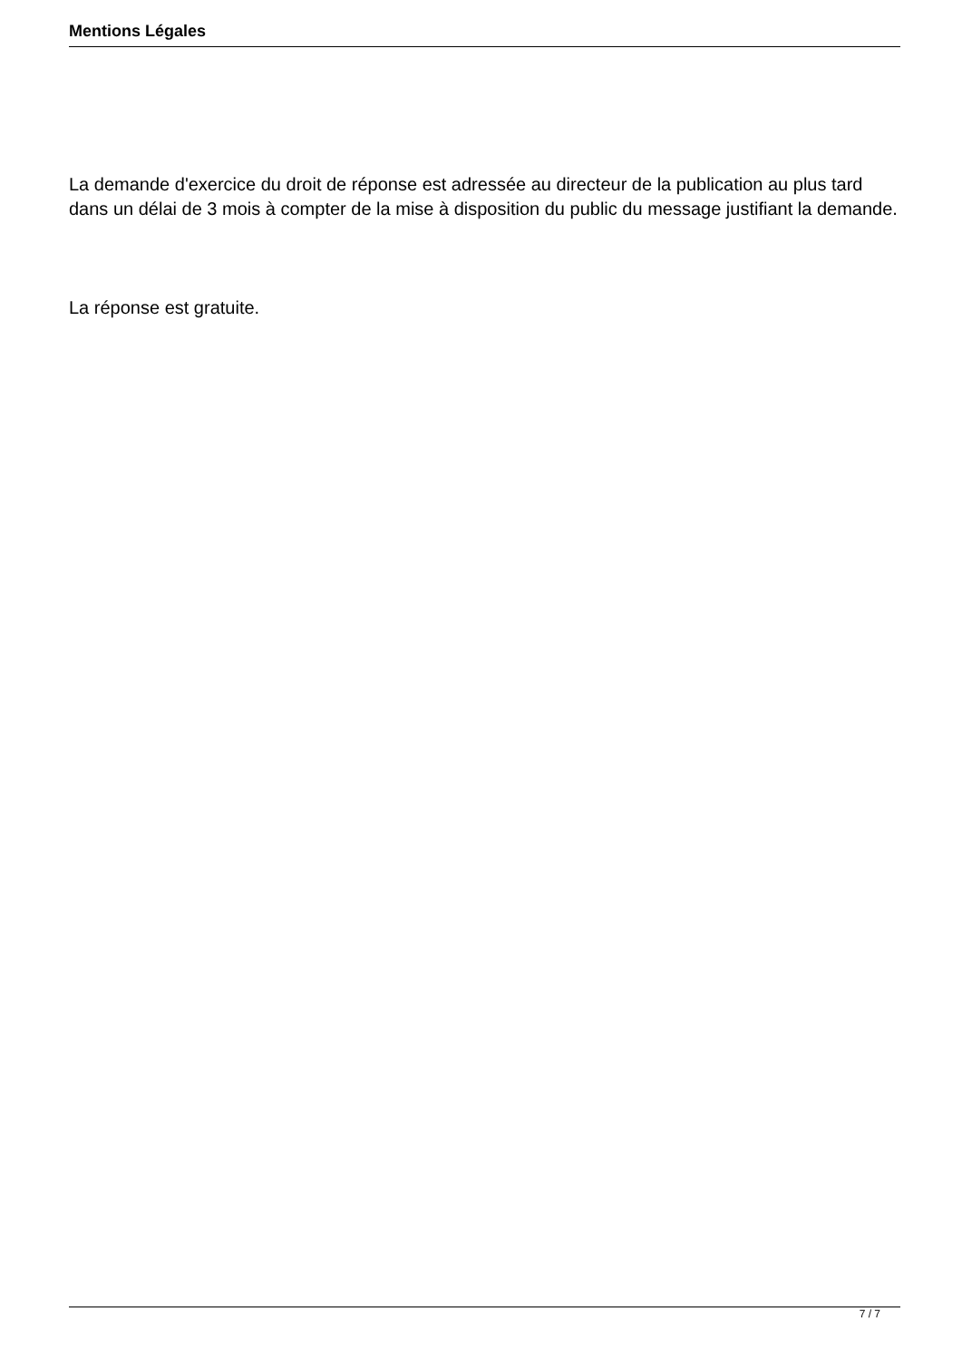Mentions Légales
La demande d'exercice du droit de réponse est adressée au directeur de la publication au plus tard dans un délai de 3 mois à compter de la mise à disposition du public du message justifiant la demande.
La réponse est gratuite.
7 / 7